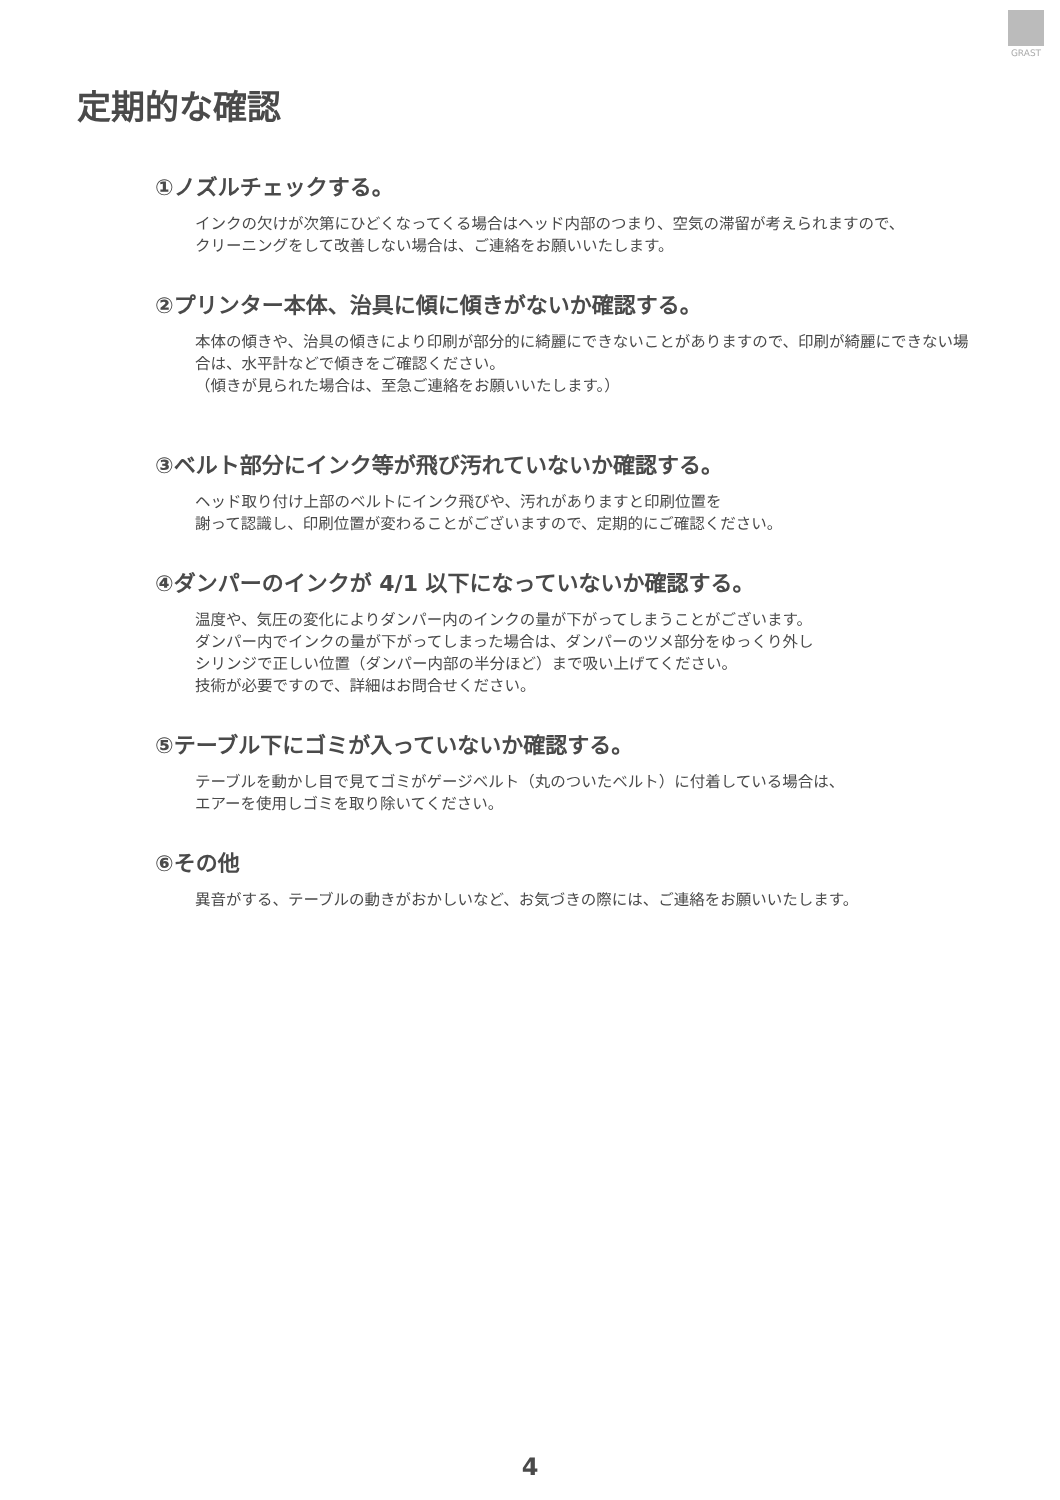GRAST
定期的な確認
①ノズルチェックする。
インクの欠けが次第にひどくなってくる場合はヘッド内部のつまり、空気の滞留が考えられますので、
クリーニングをして改善しない場合は、ご連絡をお願いいたします。
②プリンター本体、治具に傾に傾きがないか確認する。
本体の傾きや、治具の傾きにより印刷が部分的に綺麗にできないことがありますので、印刷が綺麗にできない場合は、水平計などで傾きをご確認ください。
（傾きが見られた場合は、至急ご連絡をお願いいたします。）
③ベルト部分にインク等が飛び汚れていないか確認する。
ヘッド取り付け上部のベルトにインク飛びや、汚れがありますと印刷位置を
謝って認識し、印刷位置が変わることがございますので、定期的にご確認ください。
④ダンパーのインクが 4/1 以下になっていないか確認する。
温度や、気圧の変化によりダンパー内のインクの量が下がってしまうことがございます。
ダンパー内でインクの量が下がってしまった場合は、ダンパーのツメ部分をゆっくり外し
シリンジで正しい位置（ダンパー内部の半分ほど）まで吸い上げてください。
技術が必要ですので、詳細はお問合せください。
⑤テーブル下にゴミが入っていないか確認する。
テーブルを動かし目で見てゴミがゲージベルト（丸のついたベルト）に付着している場合は、
エアーを使用しゴミを取り除いてください。
⑥その他
異音がする、テーブルの動きがおかしいなど、お気づきの際には、ご連絡をお願いいたします。
4